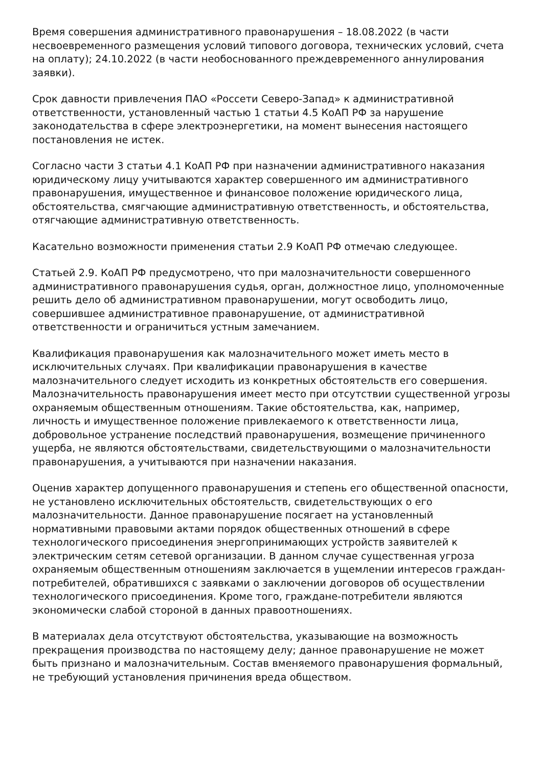Время совершения административного правонарушения – 18.08.2022 (в части несвоевременного размещения условий типового договора, технических условий, счета на оплату); 24.10.2022 (в части необоснованного преждевременного аннулирования заявки).
Срок давности привлечения ПАО «Россети Северо-Запад» к административной ответственности, установленный частью 1 статьи 4.5 КоАП РФ за нарушение законодательства в сфере электроэнергетики, на момент вынесения настоящего постановления не истек.
Согласно части 3 статьи 4.1 КоАП РФ при назначении административного наказания юридическому лицу учитываются характер совершенного им административного правонарушения, имущественное и финансовое положение юридического лица, обстоятельства, смягчающие административную ответственность, и обстоятельства, отягчающие административную ответственность.
Касательно возможности применения статьи 2.9 КоАП РФ отмечаю следующее.
Статьей 2.9. КоАП РФ предусмотрено, что при малозначительности совершенного административного правонарушения судья, орган, должностное лицо, уполномоченные решить дело об административном правонарушении, могут освободить лицо, совершившее административное правонарушение, от административной ответственности и ограничиться устным замечанием.
Квалификация правонарушения как малозначительного может иметь место в исключительных случаях. При квалификации правонарушения в качестве малозначительного следует исходить из конкретных обстоятельств его совершения. Малозначительность правонарушения имеет место при отсутствии существенной угрозы охраняемым общественным отношениям. Такие обстоятельства, как, например, личность и имущественное положение привлекаемого к ответственности лица, добровольное устранение последствий правонарушения, возмещение причиненного ущерба, не являются обстоятельствами, свидетельствующими о малозначительности правонарушения, а учитываются при назначении наказания.
Оценив характер допущенного правонарушения и степень его общественной опасности, не установлено исключительных обстоятельств, свидетельствующих о его малозначительности. Данное правонарушение посягает на установленный нормативными правовыми актами порядок общественных отношений в сфере технологического присоединения энергопринимающих устройств заявителей к электрическим сетям сетевой организации. В данном случае существенная угроза охраняемым общественным отношениям заключается в ущемлении интересов граждан-потребителей, обратившихся с заявками о заключении договоров об осуществлении технологического присоединения. Кроме того, граждане-потребители являются экономически слабой стороной в данных правоотношениях.
В материалах дела отсутствуют обстоятельства, указывающие на возможность прекращения производства по настоящему делу; данное правонарушение не может быть признано и малозначительным. Состав вменяемого правонарушения формальный, не требующий установления причинения вреда обществом.